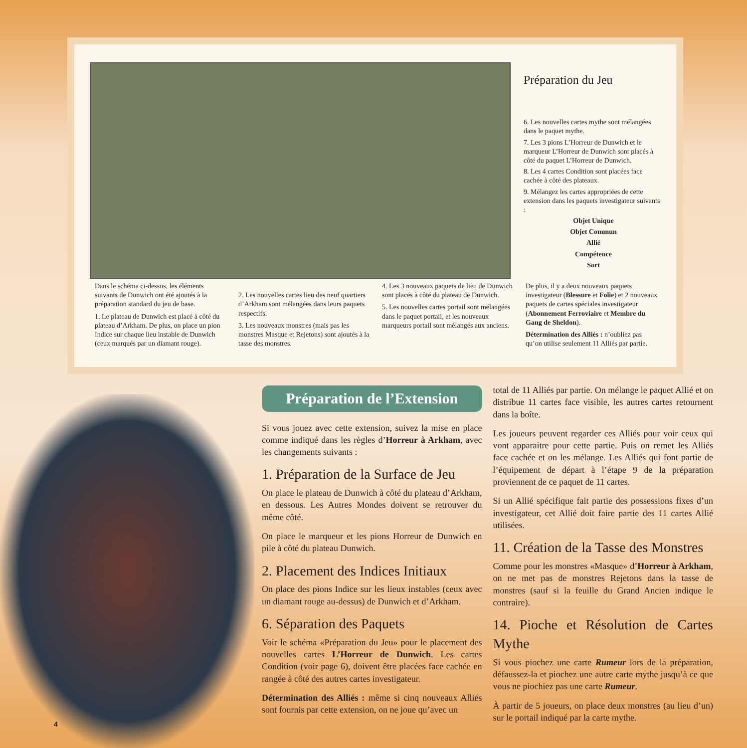Préparation du Jeu
6. Les nouvelles cartes mythe sont mélangées dans le paquet mythe.
7. Les 3 pions L’Horreur de Dunwich et le marqueur L’Horreur de Dunwich sont placés à côté du paquet L’Horreur de Dunwich.
8. Les 4 cartes Condition sont placées face cachée à côté des plateaux.
9. Mélangez les cartes appropriées de cette extension dans les paquets investigateur suivants :
Objet Unique
Objet Commun
Allié
Compétence
Sort
Dans le schéma ci-dessus, les éléments suivants de Dunwich ont été ajoutés à la préparation standard du jeu de base.
1. Le plateau de Dunwich est placé à côté du plateau d’Arkham. De plus, on place un pion Indice sur chaque lieu instable de Dunwich (ceux marqués par un diamant rouge).
2. Les nouvelles cartes lieu des neuf quartiers d’Arkham sont mélangées dans leurs paquets respectifs.
3. Les nouveaux monstres (mais pas les monstres Masque et Rejetons) sont ajoutés à la tasse des monstres.
4. Les 3 nouveaux paquets de lieu de Dunwich sont placés à côté du plateau de Dunwich.
5. Les nouvelles cartes portail sont mélangées dans le paquet portail, et les nouveaux marqueurs portail sont mélangés aux anciens.
De plus, il y a deux nouveaux paquets investigateur (Blessure et Folie) et 2 nouveaux paquets de cartes spéciales investigateur (Abonnement Ferroviaire et Membre du Gang de Sheldon).
Détermination des Alliés : n’oubliez pas qu’on utilise seulement 11 Alliés par partie.
Préparation de l’Extension
Si vous jouez avec cette extension, suivez la mise en place comme indiqué dans les règles d’Horreur à Arkham, avec les changements suivants :
1. Préparation de la Surface de Jeu
On place le plateau de Dunwich à côté du plateau d’Arkham, en dessous. Les Autres Mondes doivent se retrouver du même côté.
On place le marqueur et les pions Horreur de Dunwich en pile à côté du plateau Dunwich.
2. Placement des Indices Initiaux
On place des pions Indice sur les lieux instables (ceux avec un diamant rouge au-dessus) de Dunwich et d’Arkham.
6. Séparation des Paquets
Voir le schéma «Préparation du Jeu» pour le placement des nouvelles cartes L’Horreur de Dunwich. Les cartes Condition (voir page 6), doivent être placées face cachée en rangée à côté des autres cartes investigateur.
Détermination des Alliés : même si cinq nouveaux Alliés sont fournis par cette extension, on ne joue qu’avec un
total de 11 Alliés par partie. On mélange le paquet Allié et on distribue 11 cartes face visible, les autres cartes retournent dans la boîte.
Les joueurs peuvent regarder ces Alliés pour voir ceux qui vont apparaitre pour cette partie. Puis on remet les Alliés face cachée et on les mélange. Les Alliés qui font partie de l’équipement de départ à l’étape 9 de la préparation proviennent de ce paquet de 11 cartes.
Si un Allié spécifique fait partie des possessions fixes d’un investigateur, cet Allié doit faire partie des 11 cartes Allié utilisées.
11. Création de la Tasse des Monstres
Comme pour les monstres «Masque» d’Horreur à Arkham, on ne met pas de monstres Rejetons dans la tasse de monstres (sauf si la feuille du Grand Ancien indique le contraire).
14. Pioche et Résolution de Cartes Mythe
Si vous piochez une carte Rumeur lors de la préparation, défaussez-la et piochez une autre carte mythe jusqu’à ce que vous ne piochiez pas une carte Rumeur.
À partir de 5 joueurs, on place deux monstres (au lieu d’un) sur le portail indiqué par la carte mythe.
4